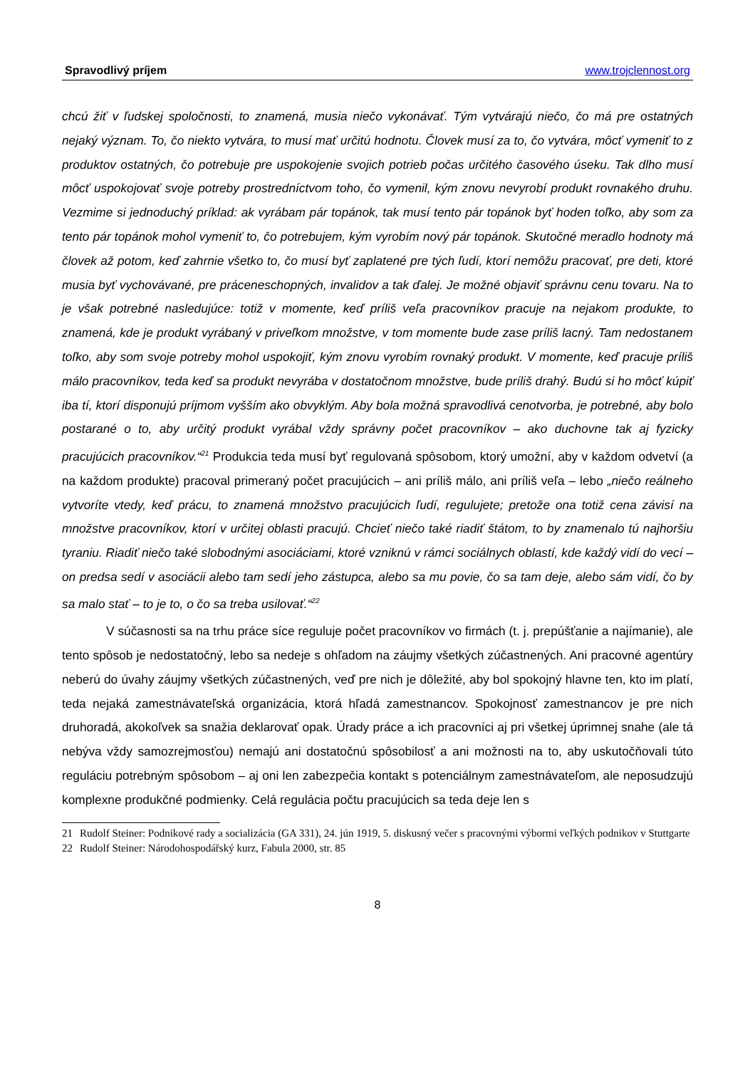Spravodlivý príjem www.trojclennost.org
chcú žiť v ľudskej spoločnosti, to znamená, musia niečo vykonávať. Tým vytvárajú niečo, čo má pre ostatných nejaký význam. To, čo niekto vytvára, to musí mať určitú hodnotu. Človek musí za to, čo vytvára, môcť vymeniť to z produktov ostatných, čo potrebuje pre uspokojenie svojich potrieb počas určitého časového úseku. Tak dlho musí môcť uspokojovať svoje potreby prostredníctvom toho, čo vymenil, kým znovu nevyrobí produkt rovnakého druhu. Vezmime si jednoduchý príklad: ak vyrábam pár topánok, tak musí tento pár topánok byť hoden toľko, aby som za tento pár topánok mohol vymeniť to, čo potrebujem, kým vyrobím nový pár topánok. Skutočné meradlo hodnoty má človek až potom, keď zahrnie všetko to, čo musí byť zaplatené pre tých ľudí, ktorí nemôžu pracovať, pre deti, ktoré musia byť vychovávané, pre práceneschopných, invalidov a tak ďalej. Je možné objaviť správnu cenu tovaru. Na to je však potrebné nasledujúce: totiž v momente, keď príliš veľa pracovníkov pracuje na nejakom produkte, to znamená, kde je produkt vyrábaný v priveľkom množstve, v tom momente bude zase príliš lacný. Tam nedostanem toľko, aby som svoje potreby mohol uspokojiť, kým znovu vyrobím rovnaký produkt. V momente, keď pracuje príliš málo pracovníkov, teda keď sa produkt nevyrába v dostatočnom množstve, bude príliš drahý. Budú si ho môcť kúpiť iba tí, ktorí disponujú príjmom vyšším ako obvyklým. Aby bola možná spravodlivá cenotvorba, je potrebné, aby bolo postarané o to, aby určitý produkt vyrábal vždy správny počet pracovníkov – ako duchovne tak aj fyzicky pracujúcich pracovníkov.“<sup>21</sup> Produkcia teda musí byť regulovaná spôsobom, ktorý umožní, aby v každom odvetví (a na každom produkte) pracoval primeraný počet pracujúcich – ani príliš málo, ani príliš veľa – lebo „niečo reálneho vytvoríte vtedy, keď prácu, to znamená množstvo pracujúcich ľudí, regulujete; pretože ona totiž cena závisí na množstve pracovníkov, ktorí v určitej oblasti pracujú. Chcieť niečo také riadiť štátom, to by znamenalo tú najhoršiu tyraniu. Riadiť niečo také slobodnými asociáciami, ktoré vzniknú v rámci sociálnych oblastí, kde každý vidí do vecí – on predsa sedí v asociácii alebo tam sedí jeho zástupca, alebo sa mu povie, čo sa tam deje, alebo sám vidí, čo by sa malo stať – to je to, o čo sa treba usilovať.“<sup>22</sup>
V súčasnosti sa na trhu práce síce reguluje počet pracovníkov vo firmách (t. j. prepúšťanie a najímanie), ale tento spôsob je nedostatočný, lebo sa nedeje s ohľadom na záujmy všetkých zúčastnených. Ani pracovné agentúry neberú do úvahy záujmy všetkých zúčastnených, veď pre nich je dôležité, aby bol spokojný hlavne ten, kto im platí, teda nejaká zamestnávateľská organizácia, ktorá hľadá zamestnancov. Spokojnosť zamestnancov je pre nich druhoradá, akokoľvek sa snažia deklarovať opak. Úrady práce a ich pracovníci aj pri všetkej úprimnej snahe (ale tá nebýva vždy samozrejmosťou) nemajú ani dostatočnú spôsobilosť a ani možnosti na to, aby uskutočňovali túto reguláciu potrebným spôsobom – aj oni len zabezpečia kontakt s potenciálnym zamestnávateľom, ale neposudzujú komplexne produkčné podmienky. Celá regulácia počtu pracujúcich sa teda deje len s
21 Rudolf Steiner: Podnikové rady a socializácia (GA 331), 24. jún 1919, 5. diskusný večer s pracovnými výbormi veľkých podnikov v Stuttgarte
22 Rudolf Steiner: Národohospodářský kurz, Fabula 2000, str. 85
8